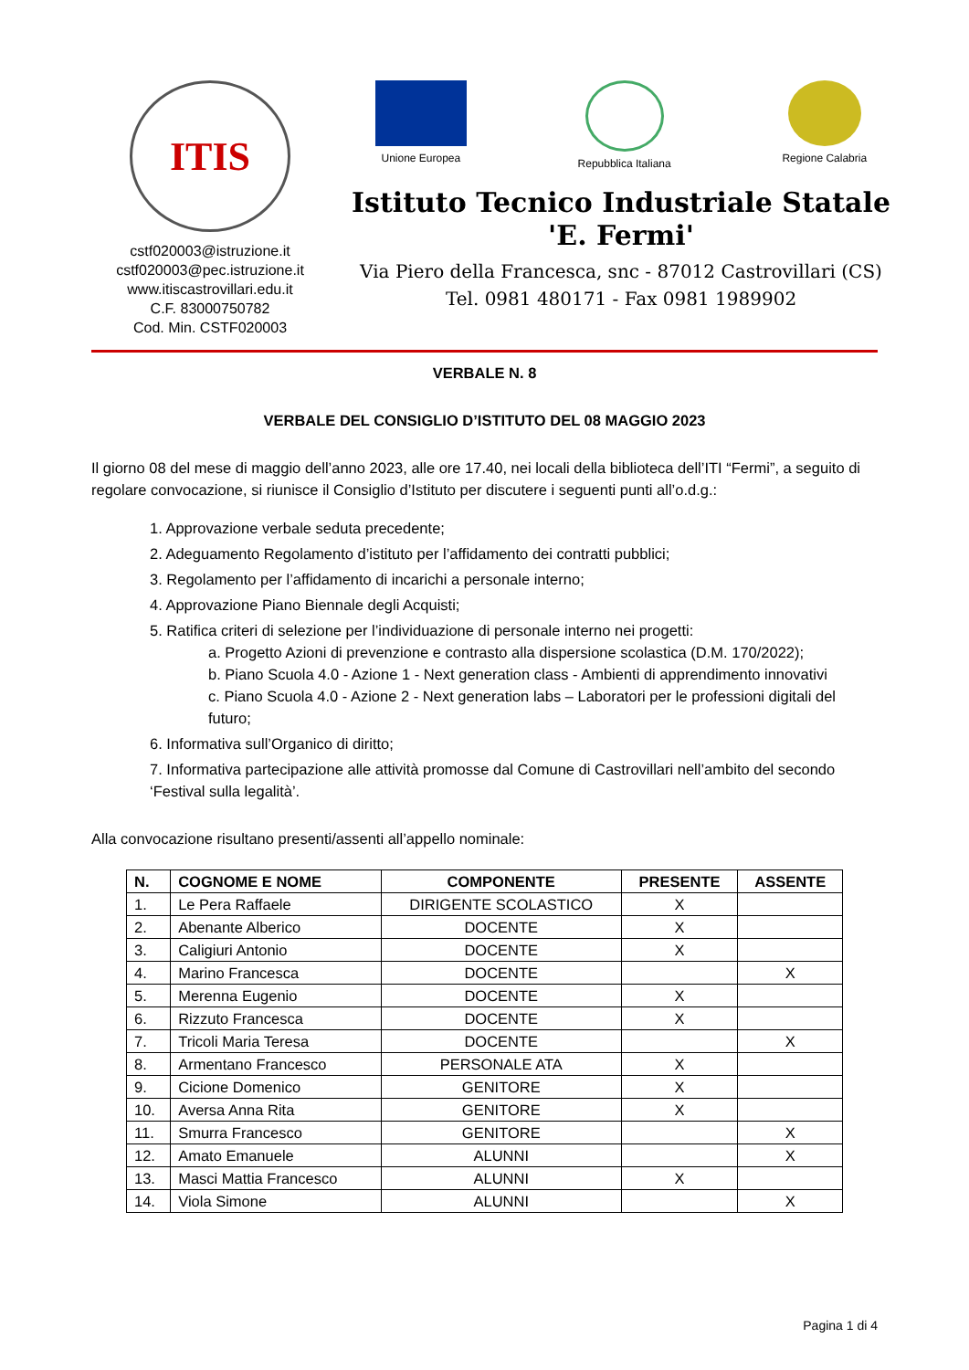ITIS
cstf020003@istruzione.it
cstf020003@pec.istruzione.it
www.itiscastrovillari.edu.it
C.F. 83000750782
Cod. Min. CSTF020003
Unione Europea Repubblica Italiana Regione Calabria
Istituto Tecnico Industriale Statale
'E. Fermi'
Via Piero della Francesca, snc - 87012 Castrovillari (CS)
Tel. 0981 480171 - Fax 0981 1989902
VERBALE N. 8
VERBALE DEL CONSIGLIO D’ISTITUTO DEL 08 MAGGIO 2023
Il giorno 08 del mese di maggio dell’anno 2023, alle ore 17.40, nei locali della biblioteca dell’ITI “Fermi”, a seguito di regolare convocazione, si riunisce il Consiglio d’Istituto per discutere i seguenti punti all’o.d.g.:
1. Approvazione verbale seduta precedente;
2. Adeguamento Regolamento d’istituto per l’affidamento dei contratti pubblici;
3. Regolamento per l’affidamento di incarichi a personale interno;
4. Approvazione Piano Biennale degli Acquisti;
5. Ratifica criteri di selezione per l’individuazione di personale interno nei progetti:
a. Progetto Azioni di prevenzione e contrasto alla dispersione scolastica (D.M. 170/2022);
b. Piano Scuola 4.0 - Azione 1 - Next generation class - Ambienti di apprendimento innovativi
c. Piano Scuola 4.0 - Azione 2 - Next generation labs – Laboratori per le professioni digitali del futuro;
6. Informativa sull’Organico di diritto;
7. Informativa partecipazione alle attività promosse dal Comune di Castrovillari nell’ambito del secondo ‘Festival sulla legalità’.
Alla convocazione risultano presenti/assenti all’appello nominale:
| N. | COGNOME E NOME | COMPONENTE | PRESENTE | ASSENTE |
| --- | --- | --- | --- | --- |
| 1. | Le Pera Raffaele | DIRIGENTE SCOLASTICO | X | |
| 2. | Abenante Alberico | DOCENTE | X | |
| 3. | Caligiuri Antonio | DOCENTE | X | |
| 4. | Marino Francesca | DOCENTE | | X |
| 5. | Merenna Eugenio | DOCENTE | X | |
| 6. | Rizzuto Francesca | DOCENTE | X | |
| 7. | Tricoli Maria Teresa | DOCENTE | | X |
| 8. | Armentano Francesco | PERSONALE ATA | X | |
| 9. | Cicione Domenico | GENITORE | X | |
| 10. | Aversa Anna Rita | GENITORE | X | |
| 11. | Smurra Francesco | GENITORE | | X |
| 12. | Amato Emanuele | ALUNNI | | X |
| 13. | Masci Mattia Francesco | ALUNNI | X | |
| 14. | Viola Simone | ALUNNI | | X |
Pagina 1 di 4